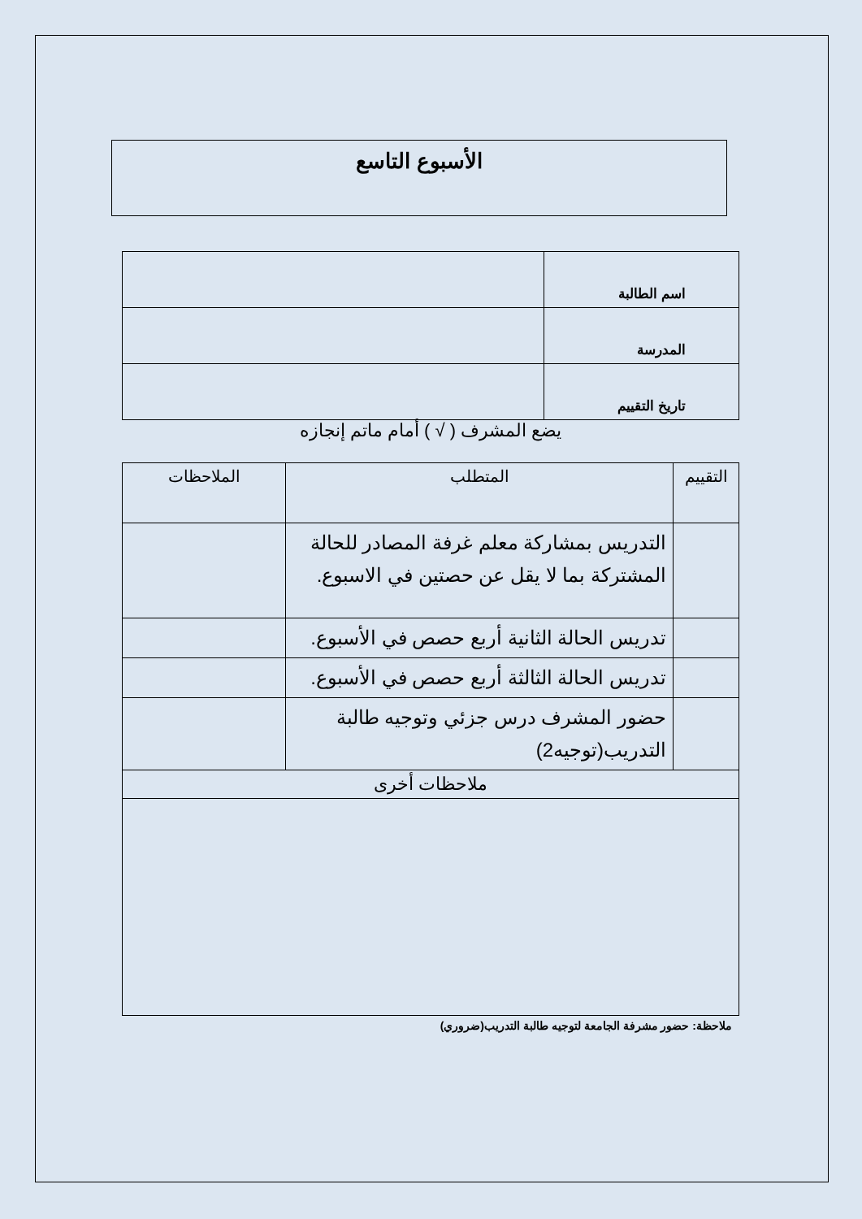الأسبوع التاسع
| اسم الطالبة | |
| المدرسة | |
| تاريخ التقييم | |
يضع المشرف ( √ ) أمام ماتم إنجازه
| التقييم | المتطلب | الملاحظات |
| | التدريس بمشاركة معلم غرفة المصادر للحالة المشتركة بما لا يقل عن حصتين في الاسبوع. | |
| | تدريس الحالة الثانية أربع حصص في الأسبوع. | |
| | تدريس الحالة الثالثة أربع حصص في الأسبوع. | |
| | حضور المشرف درس جزئي وتوجيه طالبة التدريب(توجيه2) | |
| ملاحظات أخرى | | |
ملاحظة: حضور مشرفة الجامعة لتوجيه طالبة التدريب(ضروري)